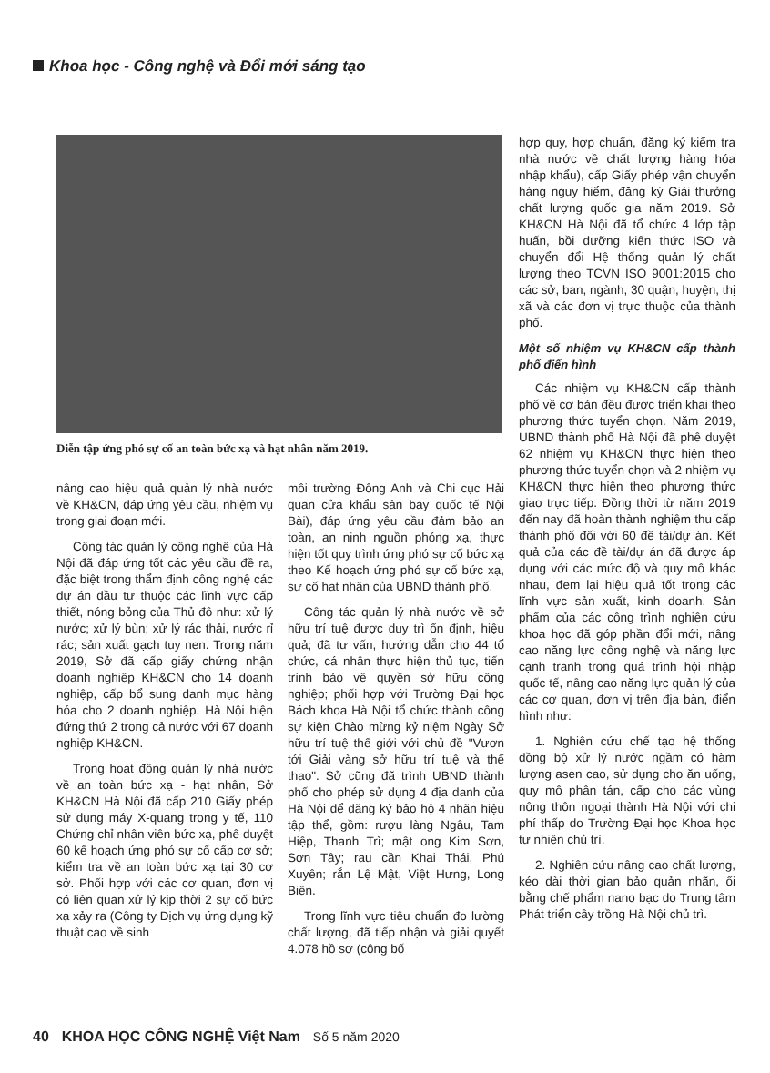Khoa học - Công nghệ và Đổi mới sáng tạo
Diễn tập ứng phó sự cố an toàn bức xạ và hạt nhân năm 2019.
hợp quy, hợp chuẩn, đăng ký kiểm tra nhà nước về chất lượng hàng hóa nhập khẩu), cấp Giấy phép vận chuyển hàng nguy hiểm, đăng ký Giải thưởng chất lượng quốc gia năm 2019. Sở KH&CN Hà Nội đã tổ chức 4 lớp tập huấn, bồi dưỡng kiến thức ISO và chuyển đổi Hệ thống quản lý chất lượng theo TCVN ISO 9001:2015 cho các sở, ban, ngành, 30 quận, huyện, thị xã và các đơn vị trực thuộc của thành phố.
Một số nhiệm vụ KH&CN cấp thành phố điển hình
Các nhiệm vụ KH&CN cấp thành phố về cơ bản đều được triển khai theo phương thức tuyển chọn. Năm 2019, UBND thành phố Hà Nội đã phê duyệt 62 nhiệm vụ KH&CN thực hiện theo phương thức tuyển chọn và 2 nhiệm vụ KH&CN thực hiện theo phương thức giao trực tiếp. Đồng thời từ năm 2019 đến nay đã hoàn thành nghiệm thu cấp thành phố đối với 60 đề tài/dự án. Kết quả của các đề tài/dự án đã được áp dụng với các mức độ và quy mô khác nhau, đem lại hiệu quả tốt trong các lĩnh vực sản xuất, kinh doanh. Sản phẩm của các công trình nghiên cứu khoa học đã góp phần đổi mới, nâng cao năng lực công nghệ và năng lực cạnh tranh trong quá trình hội nhập quốc tế, nâng cao năng lực quản lý của các cơ quan, đơn vị trên địa bàn, điển hình như:
1. Nghiên cứu chế tạo hệ thống đồng bộ xử lý nước ngầm có hàm lượng asen cao, sử dụng cho ăn uống, quy mô phân tán, cấp cho các vùng nông thôn ngoại thành Hà Nội với chi phí thấp do Trường Đại học Khoa học tự nhiên chủ trì.
2. Nghiên cứu nâng cao chất lượng, kéo dài thời gian bảo quản nhãn, ổi bằng chế phẩm nano bạc do Trung tâm Phát triển cây trồng Hà Nội chủ trì.
nâng cao hiệu quả quản lý nhà nước về KH&CN, đáp ứng yêu cầu, nhiệm vụ trong giai đoạn mới.
Công tác quản lý công nghệ của Hà Nội đã đáp ứng tốt các yêu cầu đề ra, đặc biệt trong thẩm định công nghệ các dự án đầu tư thuộc các lĩnh vực cấp thiết, nóng bỏng của Thủ đô như: xử lý nước; xử lý bùn; xử lý rác thải, nước rỉ rác; sản xuất gạch tuy nen. Trong năm 2019, Sở đã cấp giấy chứng nhận doanh nghiệp KH&CN cho 14 doanh nghiệp, cấp bổ sung danh mục hàng hóa cho 2 doanh nghiệp. Hà Nội hiện đứng thứ 2 trong cả nước với 67 doanh nghiệp KH&CN.
Trong hoạt động quản lý nhà nước về an toàn bức xạ - hạt nhân, Sở KH&CN Hà Nội đã cấp 210 Giấy phép sử dụng máy X-quang trong y tế, 110 Chứng chỉ nhân viên bức xạ, phê duyệt 60 kế hoạch ứng phó sự cố cấp cơ sở; kiểm tra về an toàn bức xạ tại 30 cơ sở. Phối hợp với các cơ quan, đơn vị có liên quan xử lý kịp thời 2 sự cố bức xạ xảy ra (Công ty Dịch vụ ứng dụng kỹ thuật cao về sinh
môi trường Đông Anh và Chi cục Hải quan cửa khẩu sân bay quốc tế Nội Bài), đáp ứng yêu cầu đảm bảo an toàn, an ninh nguồn phóng xạ, thực hiện tốt quy trình ứng phó sự cố bức xạ theo Kế hoạch ứng phó sự cố bức xạ, sự cố hạt nhân của UBND thành phố.
Công tác quản lý nhà nước về sở hữu trí tuệ được duy trì ổn định, hiệu quả; đã tư vấn, hướng dẫn cho 44 tổ chức, cá nhân thực hiện thủ tục, tiến trình bảo vệ quyền sở hữu công nghiệp; phối hợp với Trường Đại học Bách khoa Hà Nội tổ chức thành công sự kiện Chào mừng kỷ niệm Ngày Sở hữu trí tuệ thế giới với chủ đề "Vươn tới Giải vàng sở hữu trí tuệ và thể thao". Sở cũng đã trình UBND thành phố cho phép sử dụng 4 địa danh của Hà Nội để đăng ký bảo hộ 4 nhãn hiệu tập thể, gồm: rượu làng Ngâu, Tam Hiệp, Thanh Trì; mật ong Kim Sơn, Sơn Tây; rau cần Khai Thái, Phú Xuyên; rắn Lệ Mật, Việt Hưng, Long Biên.
Trong lĩnh vực tiêu chuẩn đo lường chất lượng, đã tiếp nhận và giải quyết 4.078 hồ sơ (công bố
40 KHOA HỌC CÔNG NGHỆ Việt Nam Số 5 năm 2020